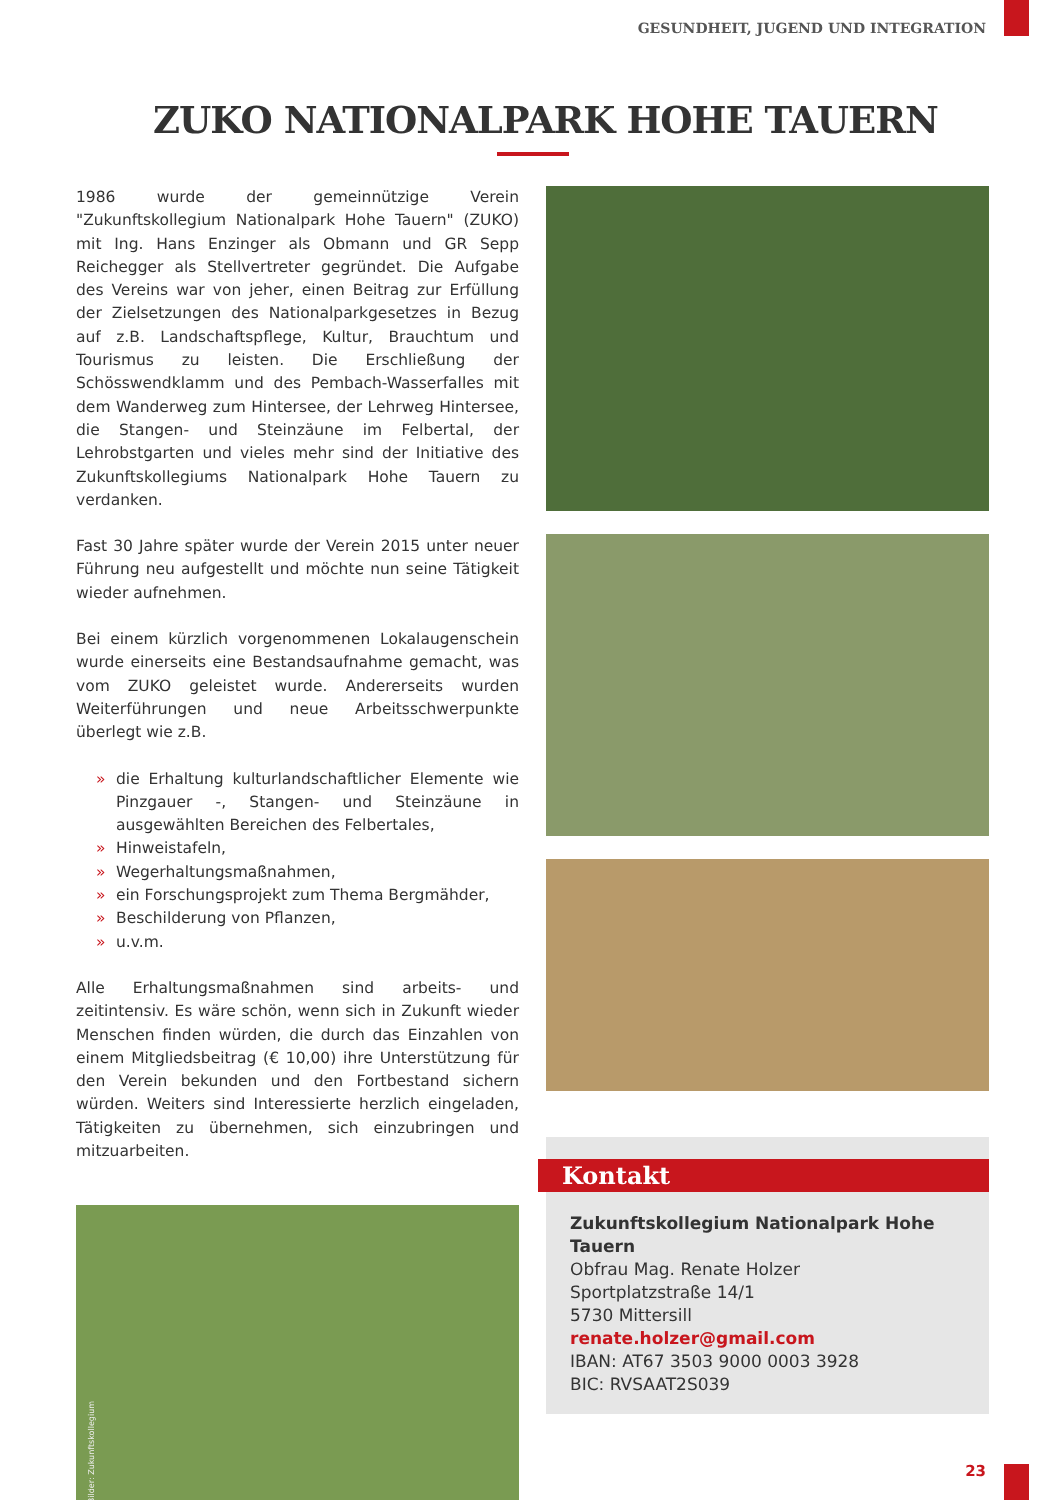GESUNDHEIT, JUGEND UND INTEGRATION
ZUKO NATIONALPARK HOHE TAUERN
1986 wurde der gemeinnützige Verein "Zukunftskollegium Nationalpark Hohe Tauern" (ZUKO) mit Ing. Hans Enzinger als Obmann und GR Sepp Reichegger als Stellvertreter gegründet. Die Aufgabe des Vereins war von jeher, einen Beitrag zur Erfüllung der Zielsetzungen des Nationalparkgesetzes in Bezug auf z.B. Landschaftspflege, Kultur, Brauchtum und Tourismus zu leisten. Die Erschließung der Schösswendklamm und des Pembach-Wasserfalles mit dem Wanderweg zum Hintersee, der Lehrweg Hintersee, die Stangen- und Steinzäune im Felbertal, der Lehrobstgarten und vieles mehr sind der Initiative des Zukunftskollegiums Nationalpark Hohe Tauern zu verdanken.
Fast 30 Jahre später wurde der Verein 2015 unter neuer Führung neu aufgestellt und möchte nun seine Tätigkeit wieder aufnehmen.
Bei einem kürzlich vorgenommenen Lokalaugenschein wurde einerseits eine Bestandsaufnahme gemacht, was vom ZUKO geleistet wurde. Andererseits wurden Weiterführungen und neue Arbeitsschwerpunkte überlegt wie z.B.
» die Erhaltung kulturlandschaftlicher Elemente wie Pinzgauer -, Stangen- und Steinzäune in ausgewählten Bereichen des Felbertales,
» Hinweistafeln,
» Wegerhaltungsmaßnahmen,
» ein Forschungsprojekt zum Thema Bergmähder,
» Beschilderung von Pflanzen,
» u.v.m.
Alle Erhaltungsmaßnahmen sind arbeits- und zeitintensiv. Es wäre schön, wenn sich in Zukunft wieder Menschen finden würden, die durch das Einzahlen von einem Mitgliedsbeitrag (€ 10,00) ihre Unterstützung für den Verein bekunden und den Fortbestand sichern würden. Weiters sind Interessierte herzlich eingeladen, Tätigkeiten zu übernehmen, sich einzubringen und mitzuarbeiten.
Bilder: Zukunftskollegium
Kontakt
Zukunftskollegium Nationalpark Hohe Tauern
Obfrau Mag. Renate Holzer
Sportplatzstraße 14/1
5730 Mittersill
renate.holzer@gmail.com
IBAN: AT67 3503 9000 0003 3928
BIC: RVSAAT2S039
23